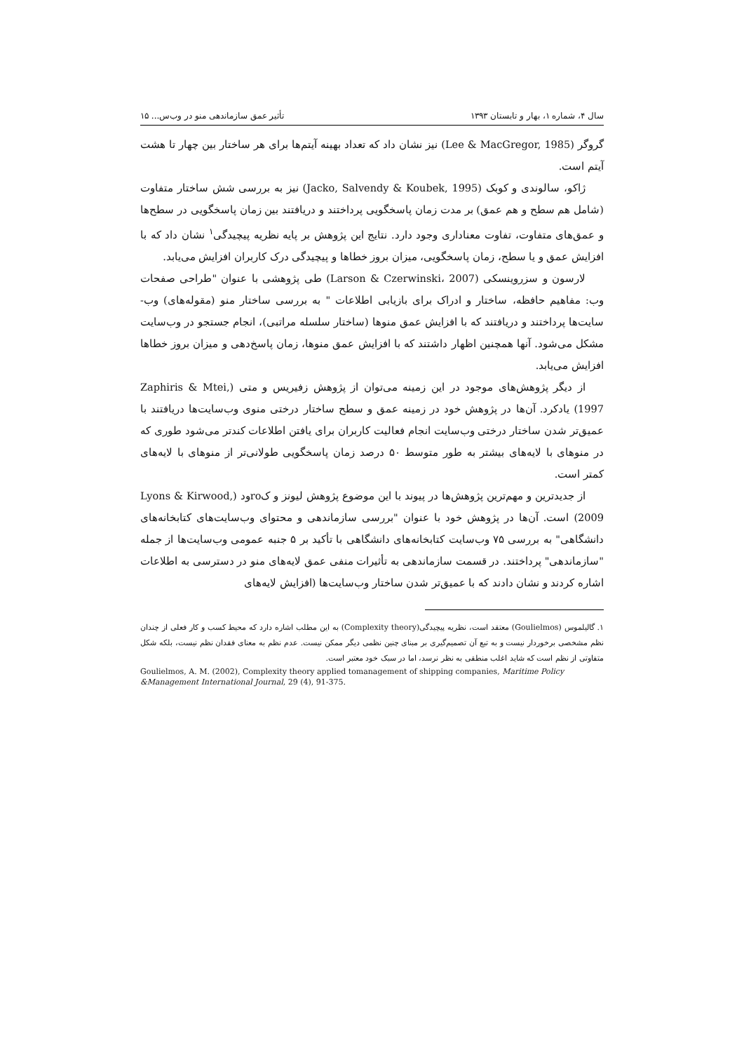سال ۴، شماره ۱، بهار و تابستان ۱۳۹۳ تأثیر عمق سازماندهی منو در وب‌س... ۱۵
گروگر (Lee & MacGregor, 1985) نیز نشان داد که تعداد بهینه آیتم‌ها برای هر ساختار بین چهار تا هشت آیتم است.
ژاکو، سالوندی و کوبک (Jacko, Salvendy & Koubek, 1995) نیز به بررسی شش ساختار متفاوت (شامل هم سطح و هم عمق) بر مدت زمان پاسخگویی پرداختند و دریافتند بین زمان پاسخگویی در سطح‌ها و عمق‌های متفاوت، تفاوت معناداری وجود دارد. نتایج این پژوهش بر پایه نظریه پیچیدگی<sup>۱</sup> نشان داد که با افزایش عمق و یا سطح، زمان پاسخگویی، میزان بروز خطاها و پیچیدگی درک کاربران افزایش می‌یابد.
لارسون و سزروینسکی (Larson & Czerwinski، 2007) طی پژوهشی با عنوان "طراحی صفحات وب: مفاهیم حافظه، ساختار و ادراک برای بازیابی اطلاعات " به بررسی ساختار منو (مقوله‌های) وب-سایت‌ها پرداختند و دریافتند که با افزایش عمق منوها (ساختار سلسله مراتبی)، انجام جستجو در وب‌سایت مشکل می‌شود. آنها همچنین اظهار داشتند که با افزایش عمق منوها، زمان پاسخ‌دهی و میزان بروز خطاها افزایش می‌یابد.
از دیگر پژوهش‌های موجود در این زمینه می‌توان از پژوهش زفیریس و متی (Zaphiris & Mtei, 1997) یادکرد. آن‌ها در پژوهش خود در زمینه عمق و سطح ساختار درختی منوی وب‌سایت‌ها دریافتند با عمیق‌تر شدن ساختار درختی وب‌سایت انجام فعالیت کاربران برای یافتن اطلاعات کندتر می‌شود طوری که در منوهای با لایه‌های بیشتر به طور متوسط ۵۰ درصد زمان پاسخگویی طولانی‌تر از منوهای با لایه‌های کمتر است.
از جدیدترین و مهم‌ترین پژوهش‌ها در پیوند با این موضوع پژوهش لیونز و کroود (Lyons & Kirwood, 2009) است. آن‌ها در پژوهش خود با عنوان "بررسی سازماندهی و محتوای وب‌سایت‌های کتابخانه‌های دانشگاهی" به بررسی ۷۵ وب‌سایت کتابخانه‌های دانشگاهی با تأکید بر ۵ جنبه عمومی وب‌سایت‌ها از جمله "سازماندهی" پرداختند. در قسمت سازماندهی به تأثیرات منفی عمق لایه‌های منو در دسترسی به اطلاعات اشاره کردند و نشان دادند که با عمیق‌تر شدن ساختار وب‌سایت‌ها (افزایش لایه‌های
۱. گالیلموس (Goulielmos) معتقد است، نظریه پیچیدگی(Complexity theory) به این مطلب اشاره دارد که محیط کسب و کار فعلی از چندان نظم مشخصی برخوردار نیست و به تبع آن تصمیم‌گیری بر مبنای چنین نظمی دیگر ممکن نیست. عدم نظم به معنای فقدان نظم نیست، بلکه شکل متفاوتی از نظم است که شاید اغلب منطقی به نظر نرسد، اما در سبک خود معتبر است.
Goulielmos, A. M. (2002), Complexity theory applied tomanagement of shipping companies, Maritime Policy &Management International Journal, 29 (4), 91-375.